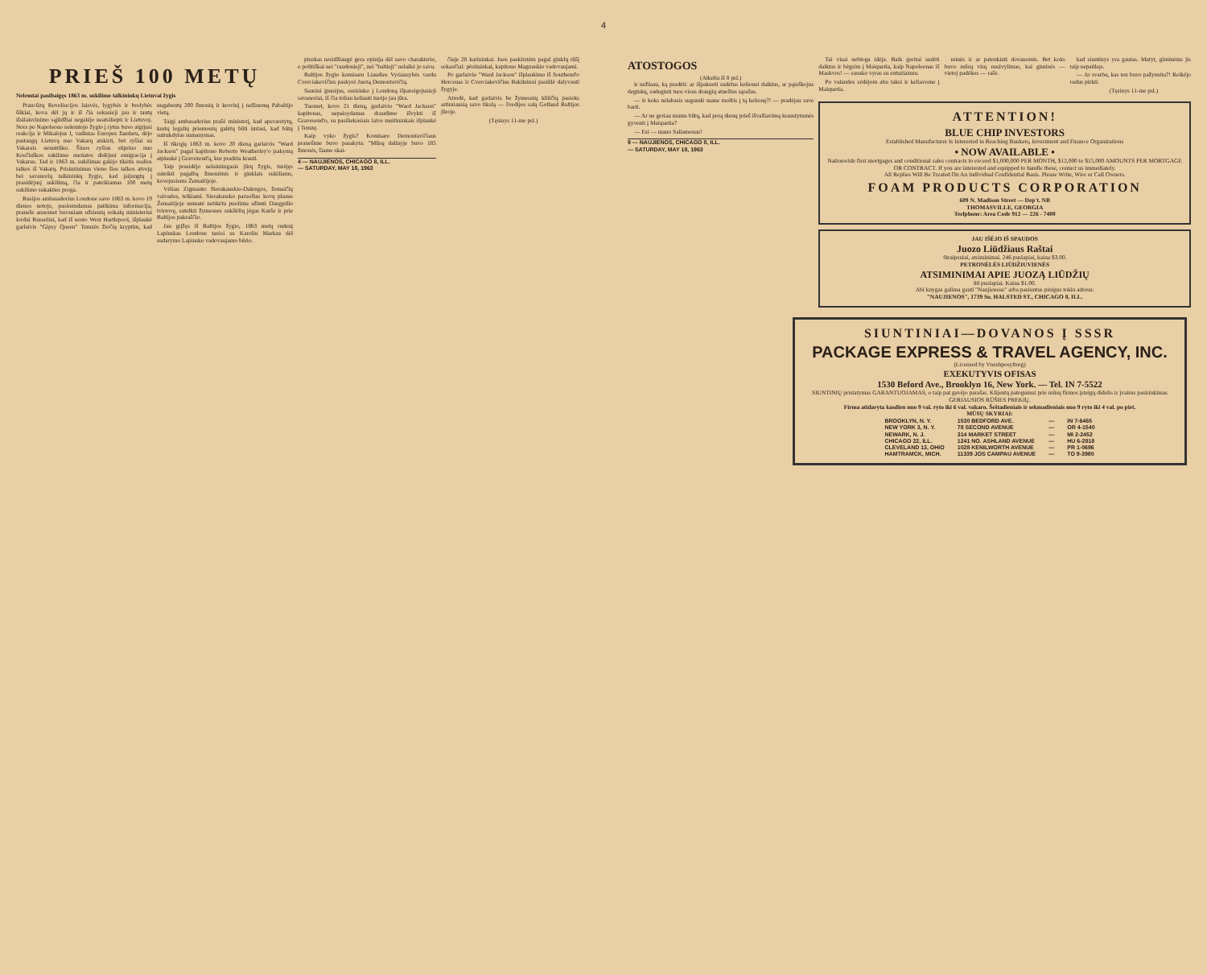4
PRIEŠ 100 METŲ
Nelemtai pasibaigęs 1863 m. sukilimo talkininkų Lietuvai žygis
Prancūzų Revoliucijos laisvės, lygybės ir brolybės šūkiai, kova dėl jų ir iš čia sekusieji jau ir tautų išsilaisvinimo sąjūdžiai negalėjo neatsiliepti ir Lietuvoj. Nors po Napoleono nelemtojo žygio į rytus buvo atgijusi reakcija ir Mikalojus I, vadintas Europos žandaru, dėjo pastangų Lietuvą nuo Vakarų atskirti, bet ryšiai su Vakarais nenutrūko. Šiuos ryšius stiprino nuo Kosčiuškos sukilimo nuolatos didėjusi emigracija į Vakarus. Tad ir 1863 m. sukilimas galėjo tikėtis realios talkos iš Vakarų. Prisiminimas vieno šios talkos atvejų bei savanorių talkininkų žygio, kad įsijungtų į prasidėjusį sukilimą, čia ir pateikiamas 100 metų sukilimo sukakties proga.
Rusijos ambasadorius Londone savo 1863 m. kovo 19 dienos notoje, pasiremdamas patikima informacija, praneše anuomet buvusiam užsienių reikalų ministeriui lordui Russeliui, kad iš uosto West Hartlepool, išplaukė garlaivis "Gipsy Queen" Temzės žiočių kryptim, kad nugabentų 200 žmonių ir krovinį į nežinomą Pabaltijo vietą.
Taigi ambasadorius prašė ministerį, kad apsvarstytų, kurių legalių priemonių galėtų būti imtasi, kad būtų sutrukdytas sumanymas.
Iš tikrųjų 1863 m. kovo 20 dieną garlaivis "Ward Jackson" pagal kapitono Roberto Weatherley'o įsakymą atplaukė į Gravezend'ą, kur pradėta krauti.
Taip prasidėjo nelaimingasis jūrų žygis, turėjęs suteikti pagalbą žmonėmis ir ginklais sukiliams, kovojusiems Žemaitijoje.
Vėliau Zigmanto Sierakauskio-Dalengos, žemaičių vaivados, telkiami. Sierakausko paruoštas kovų planas Žemaitijoje numatė netikėtu puolimu užimti Daugpilio tvirtovę, sutelkti žymesnes sukilėlių jėgas Kurše ir prie Baltijos pakraščio.
Jau grįžęs iš Baltijos žygio, 1863 metų rudenį Lapinskas Londone tarėsi su Karoliu Marksu dėl sudarymo Lapinsko vadovaujamo būrio.
pinskas nesidžiaugė gera opinija dėl savo charakterio, o politiškai nei "raudonieji", nei "baltieji" nelaikė jo savu.
Baltijos žygio komisaru Liaudies Vyriausybės vardu Cverciakevičius paskyrė Juozą Demontavičių.
Sausiui įpusėjus, susirinko į Londoną išpareigojusieji savanoriai, iš čia toliau keliauti turėjo jau jūra.
Tuomet, kovo 21 dieną, garlaivio "Ward Jackson" kapitonas, nepaisydamas draudimo išvykti iš Gravesend'o, su pasiliekusiais laive muitininkais išplaukė į Temzę.
Kaip vyko žygis? Komisaro Demontavičiaus pranešime buvo pasakyta: "Mūsų dalinyje buvo 185 žmonės, šiame skai-
4 — NAUJIENOS, CHICAGO 8, ILL.
— SATURDAY, MAY 18, 1963
čiuje 28 karininkai. Juos paskirstėm pagal ginklų rūšį sekančiai: pėstininkai, kapitono Magnuskio vadovaujami.
Po garlaivio "Ward Jackson" išplaukimo iš Southend'o Hercenas ir Cverciakevičius Bakūninui pasiūlė dalyvauti žygyje.
Atrodė, kad garlaivis be žymesnių kliūčių pasieks artimiausią savo tikslą — švedijos salą Gotland Baltijos jūroje.
(Tęsinys 11-me psl.)
ATOSTOGOS
(Atkelta iš 8 psl.)
ir nežinau, ką pradėti: ar išpakuoti sudėtus kelionei daiktus, ar pąieškojus degtukų, sudeginti tuos visus draugių atneštus sąrašus.
— Ir koks nelabasis sugundė mane ruoštis į tą kelionę?! — pradėjau save barti.
— Ar ne geriau mums būtų, kad porą dienų prieš išvažiavimą kraustytumės gyventi į Maiquetia?
— Esi — mano Saliamonas!
9 — NAUJIENOS, CHICAGO 8, ILL.
— SATURDAY, MAY 18, 1963
Tai visai nebloga idėja. Baik greitai sudėti daiktus ir bėgsim į Maiquetia, kaip Napoleonas iš Maskvos! — susuko vyras su entuziazmu.
Po valandos sėdėjom abu taksi ir keliavome į Maiquetia.
minės ir ar patenkinti dovanomis. Bet koks buvo mūsų visų nusivylimas, kai giminės — vietoj padėkos — rašė.
kad siuntinys yra gautas. Matyt, giminėms jis taip nepatikęs.
— Ar svarbu, kas ten buvo pažymėta?! Reikėjo rudus pirkti.
(Tęsinys 11-me psl.)
ATTENTION!
BLUE CHIP INVESTORS
Established Manufacturer Is Interested in Reaching Bankers, Investment and Finance Organizations
• NOW AVAILABLE •
Nationwide first mortgages and conditional sales contracts to exceed $1,000,000 PER MONTH, $12,000 to $15,000 AMOUNTS PER MORTGAGE OR CONTRACT. If you are interested and equipped to handle these, contact us immediately.
All Replies Will Be Treated On An Individual Confidential Basis. Please Write, Wire or Call Owners.
FOAM PRODUCTS CORPORATION
609 N. Madison Street — Dep't. NB
THOMASVILLE, GEORGIA
Teelphone: Area Code 912 — 226 - 7400
JAU IŠĖJO IŠ SPAUDOS
Juozo Liūdžiaus Raštai
Straipsniai, atsiminimai. 246 puslapiai, kaina $3.00.
PETRONĖLĖS LIŪDŽIUVIENĖS
ATSIMINIMAI APIE JUOZĄ LIŪDŽIŲ
88 puslapiai. Kaina $1.00.
Abi knygas galima gauti "Naujienose" arba pasiuntus pinigus tokiu adresu:
"NAUJIENOS", 1739 So. HALSTED ST., CHICAGO 8, ILL.
SIUNTINIAI—DOVANOS Į SSSR
PACKAGE EXPRESS & TRAVEL AGENCY, INC.
(Licensed by Vneshposyltorg)
EXEKUTYVIS OFISAS
1530 Beford Ave., Brooklyn 16, New York. — Tel. IN 7-5522
SIUNTINIŲ pristatymas GARANTUOJAMAS, o taip pat gavėjo parašas. Klijentų patogumui prie mūsų firmos įsteigų didelis ir įvairus pasirinkimas GERIAUSIOS RŪŠIES PREKIŲ.
Firma atidaryta kasdien nuo 9 val. ryto iki 6 val. vakaro. Šeštadieniais ir sekmadieniais nuo 9 ryto iki 4 val. po piet.
MŪSŲ SKYRIAI:
| BROOKLYN, N. Y. | 1530 BEDFORD AVE. | — | IN 7-6465 |
| NEW YORK 3, N. Y. | 78 SECOND AVENUE | — | OR 4-1540 |
| NEWARK, N. J. | 314 MARKET STREET | — | MI 2-2452 |
| CHICAGO 22, ILL. | 1241 NO. ASHLAND AVENUE | — | HU 6-2818 |
| CLEVELAND 13, OHIO | 1028 KENILWORTH AVENUE | — | PR 1-0696 |
| HAMTRAMCK, MICH. | 11339 JOS CAMPAU AVENUE | — | TO 9-3980 |